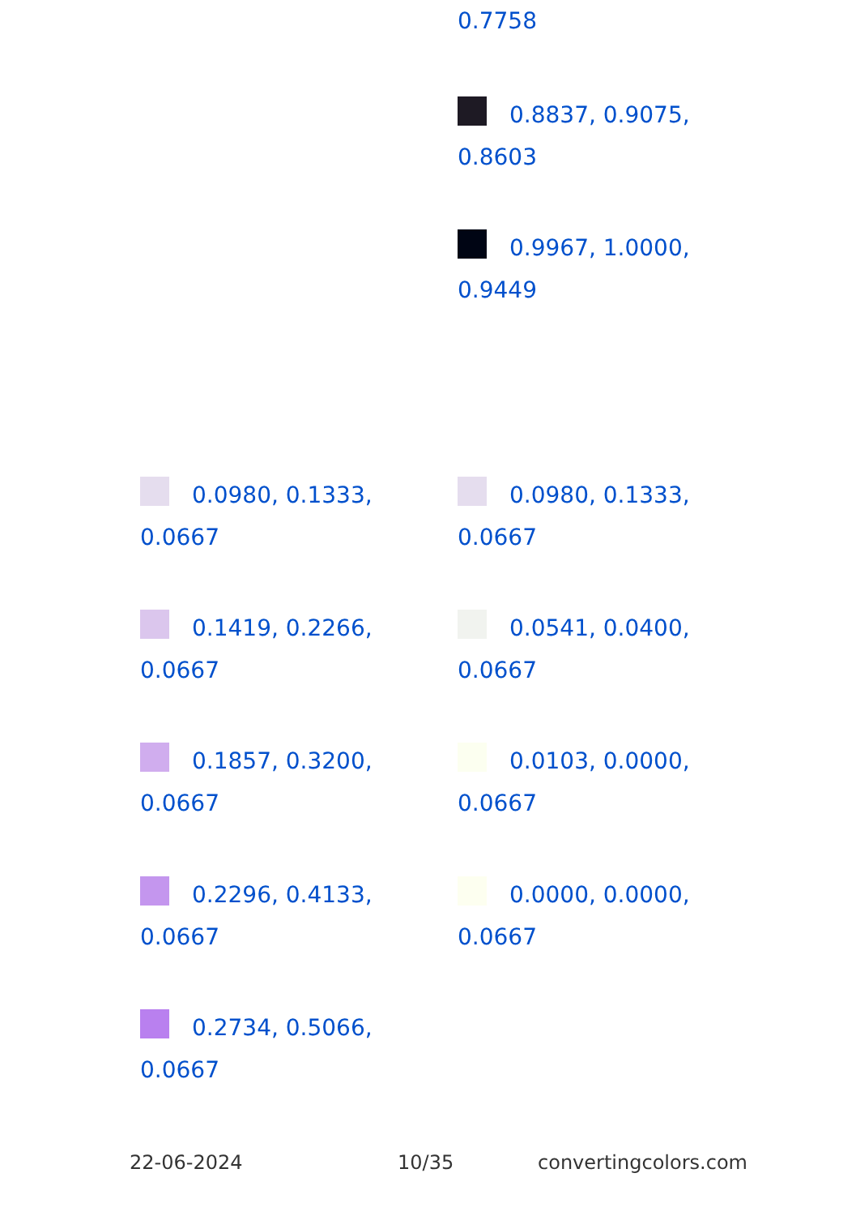0.7758
0.8837, 0.9075, 0.8603
0.9967, 1.0000, 0.9449
0.0980, 0.1333, 0.0667
0.0980, 0.1333, 0.0667
0.1419, 0.2266, 0.0667
0.0541, 0.0400, 0.0667
0.1857, 0.3200, 0.0667
0.0103, 0.0000, 0.0667
0.2296, 0.4133, 0.0667
0.0000, 0.0000, 0.0667
0.2734, 0.5066, 0.0667
22-06-2024 10/35 convertingcolors.com